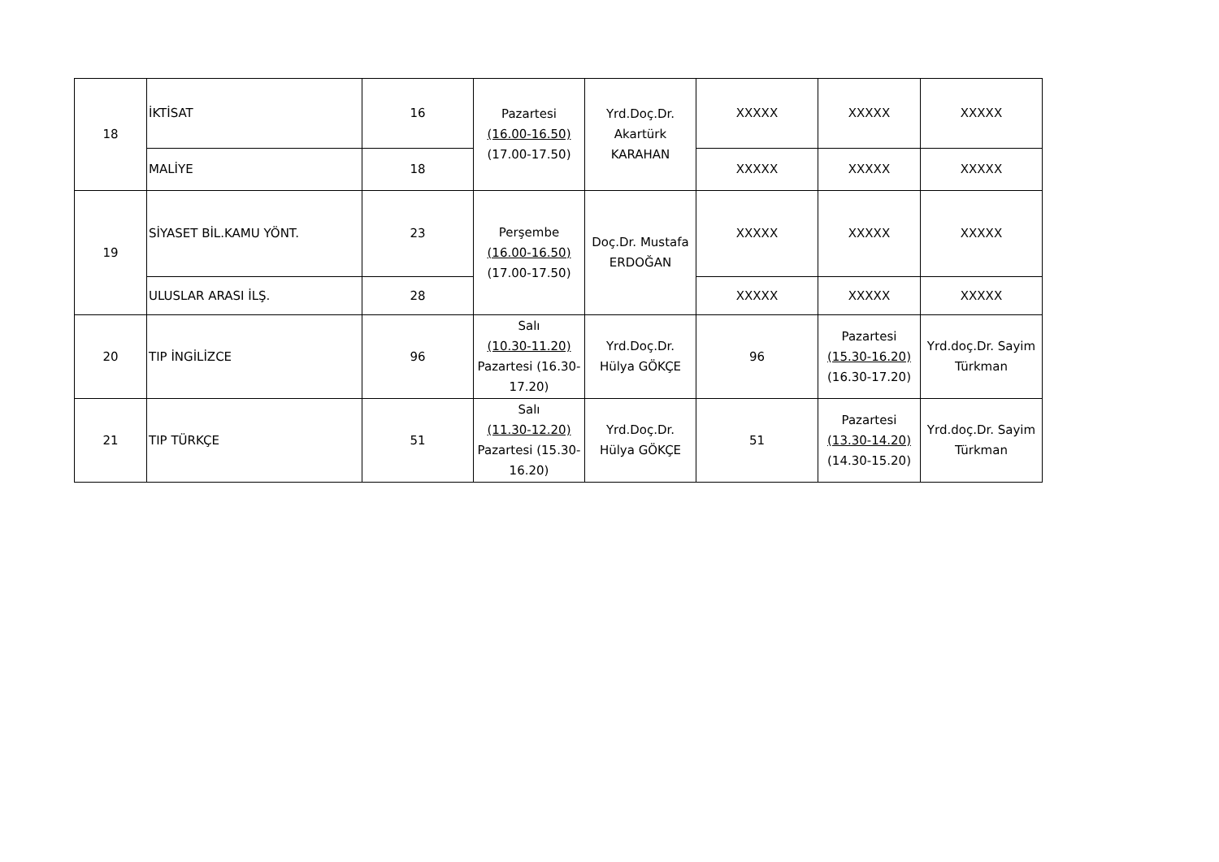| 18 | İKTİSAT | 16 | Pazartesi (16.00-16.50) (17.00-17.50) | Yrd.Doç.Dr. Akartürk KARAHAN | XXXXX | XXXXX | XXXXX |
| | MALİYE | 18 | | | XXXXX | XXXXX | XXXXX |
| 19 | SİYASET BİL.KAMU YÖNT. | 23 | Perşembe (16.00-16.50) (17.00-17.50) | Doç.Dr. Mustafa ERDOĞAN | XXXXX | XXXXX | XXXXX |
| | ULUSLAR ARASI İLŞ. | 28 | | | XXXXX | XXXXX | XXXXX |
| 20 | TIP İNGİLİZCE | 96 | Salı (10.30-11.20) Pazartesi (16.30- 17.20) | Yrd.Doç.Dr. Hülya GÖKÇE | 96 | Pazartesi (15.30-16.20) (16.30-17.20) | Yrd.doç.Dr. Sayim Türkman |
| 21 | TIP TÜRKÇE | 51 | Salı (11.30-12.20) Pazartesi (15.30- 16.20) | Yrd.Doç.Dr. Hülya GÖKÇE | 51 | Pazartesi (13.30-14.20) (14.30-15.20) | Yrd.doç.Dr. Sayim Türkman |